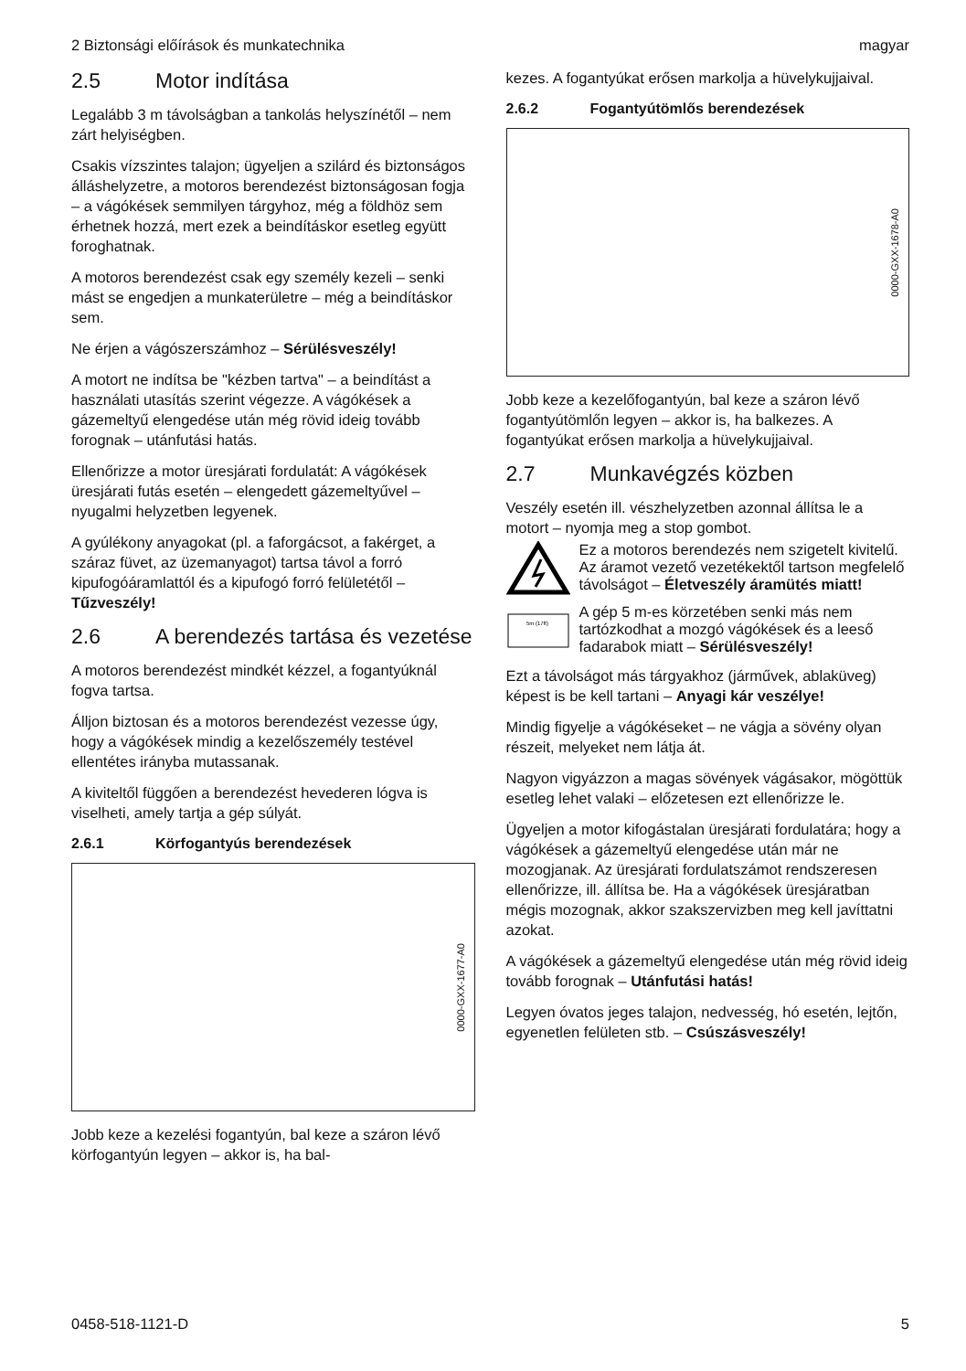2 Biztonsági előírások és munkatechnika magyar
2.5 Motor indítása
Legalább 3 m távolságban a tankolás helyszínétől – nem zárt helyiségben.
Csakis vízszintes talajon; ügyeljen a szilárd és biztonságos álláshelyzetre, a motoros berendezést biztonságosan fogja – a vágókések semmilyen tárgyhoz, még a földhöz sem érhetnek hozzá, mert ezek a beindításkor esetleg együtt foroghatnak.
A motoros berendezést csak egy személy kezeli – senki mást se engedjen a munkaterületre – még a beindításkor sem.
Ne érjen a vágószerszámhoz – Sérülésveszély!
A motort ne indítsa be "kézben tartva" – a beindítást a használati utasítás szerint végezze. A vágókések a gázemeltyű elengedése után még rövid ideig tovább forognak – utánfutási hatás.
Ellenőrizze a motor üresjárati fordulatát: A vágókések üresjárati futás esetén – elengedett gázemeltyűvel – nyugalmi helyzetben legyenek.
A gyúlékony anyagokat (pl. a faforgácsot, a fakérget, a száraz füvet, az üzemanyagot) tartsa távol a forró kipufogóáramlattól és a kipufogó forró felületétől – Tűzveszély!
2.6 A berendezés tartása és vezetése
A motoros berendezést mindkét kézzel, a fogantyúknál fogva tartsa.
Álljon biztosan és a motoros berendezést vezesse úgy, hogy a vágókések mindig a kezelőszemély testével ellentétes irányba mutassanak.
A kiviteltől függően a berendezést hevederen lógva is viselheti, amely tartja a gép súlyát.
2.6.1 Körfogantyús berendezések
0000-GXX-1677-A0
Jobb keze a kezelési fogantyún, bal keze a száron lévő körfogantyún legyen – akkor is, ha bal-
kezes. A fogantyúkat erősen markolja a hüvelykujjaival.
2.6.2 Fogantyútömlős berendezések
0000-GXX-1678-A0
Jobb keze a kezelőfogantyún, bal keze a száron lévő fogantyútömlőn legyen – akkor is, ha balkezes. A fogantyúkat erősen markolja a hüvelykujjaival.
2.7 Munkavégzés közben
Veszély esetén ill. vészhelyzetben azonnal állítsa le a motort – nyomja meg a stop gombot.
Ez a motoros berendezés nem szigetelt kivitelű. Az áramot vezető vezetékektől tartson megfelelő távolságot – Életveszély áramütés miatt!
5m (17ft)
A gép 5 m-es körzetében senki más nem tartózkodhat a mozgó vágókések és a leeső fadarabok miatt – Sérülésveszély!
Ezt a távolságot más tárgyakhoz (járművek, ablaküveg) képest is be kell tartani – Anyagi kár veszélye!
Mindig figyelje a vágókéseket – ne vágja a sövény olyan részeit, melyeket nem látja át.
Nagyon vigyázzon a magas sövények vágásakor, mögöttük esetleg lehet valaki – előzetesen ezt ellenőrizze le.
Ügyeljen a motor kifogástalan üresjárati fordulatára; hogy a vágókések a gázemeltyű elengedése után már ne mozogjanak. Az üresjárati fordulatszámot rendszeresen ellenőrizze, ill. állítsa be. Ha a vágókések üresjáratban mégis mozognak, akkor szakszervizben meg kell javíttatni azokat.
A vágókések a gázemeltyű elengedése után még rövid ideig tovább forognak – Utánfutási hatás!
Legyen óvatos jeges talajon, nedvesség, hó esetén, lejtőn, egyenetlen felületen stb. – Csúszásveszély!
0458-518-1121-D 5